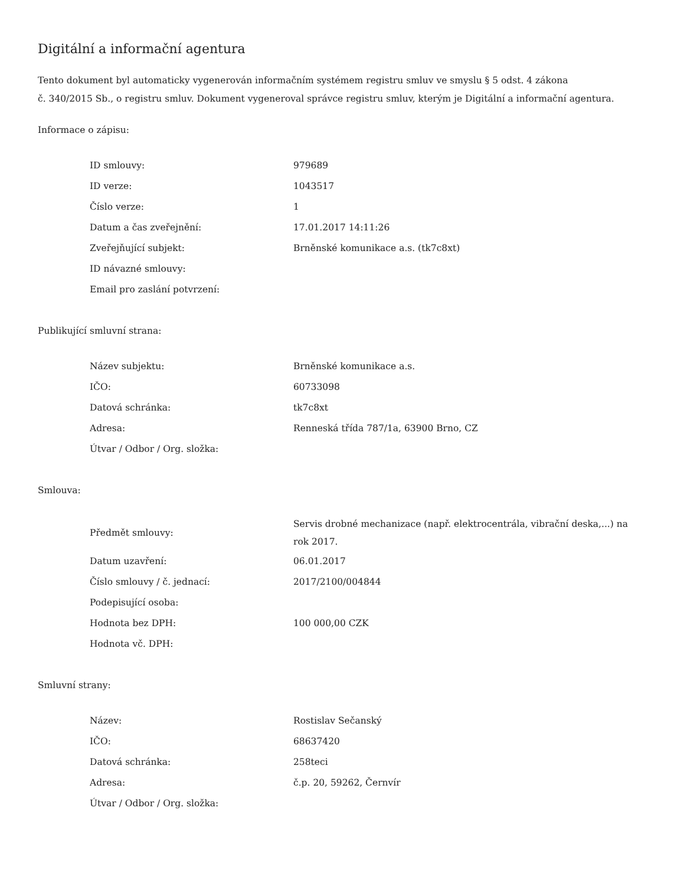Digitální a informační agentura
Tento dokument byl automaticky vygenerován informačním systémem registru smluv ve smyslu § 5 odst. 4 zákona
č. 340/2015 Sb., o registru smluv. Dokument vygeneroval správce registru smluv, kterým je Digitální a informační agentura.
Informace o zápisu:
| ID smlouvy: | 979689 |
| ID verze: | 1043517 |
| Číslo verze: | 1 |
| Datum a čas zveřejnění: | 17.01.2017 14:11:26 |
| Zveřejňující subjekt: | Brněnské komunikace a.s. (tk7c8xt) |
| ID návazné smlouvy: | |
| Email pro zaslání potvrzení: | |
Publikující smluvní strana:
| Název subjektu: | Brněnské komunikace a.s. |
| IČO: | 60733098 |
| Datová schránka: | tk7c8xt |
| Adresa: | Renneská třída 787/1a, 63900 Brno, CZ |
| Útvar / Odbor / Org. složka: | |
Smlouva:
| Předmět smlouvy: | Servis drobné mechanizace (např. elektrocentrála, vibrační deska,...) na rok 2017. |
| Datum uzavření: | 06.01.2017 |
| Číslo smlouvy / č. jednací: | 2017/2100/004844 |
| Podepisující osoba: | |
| Hodnota bez DPH: | 100 000,00 CZK |
| Hodnota vč. DPH: | |
Smluvní strany:
| Název: | Rostislav Sečanský |
| IČO: | 68637420 |
| Datová schránka: | 258teci |
| Adresa: | č.p. 20, 59262, Černvír |
| Útvar / Odbor / Org. složka: | |